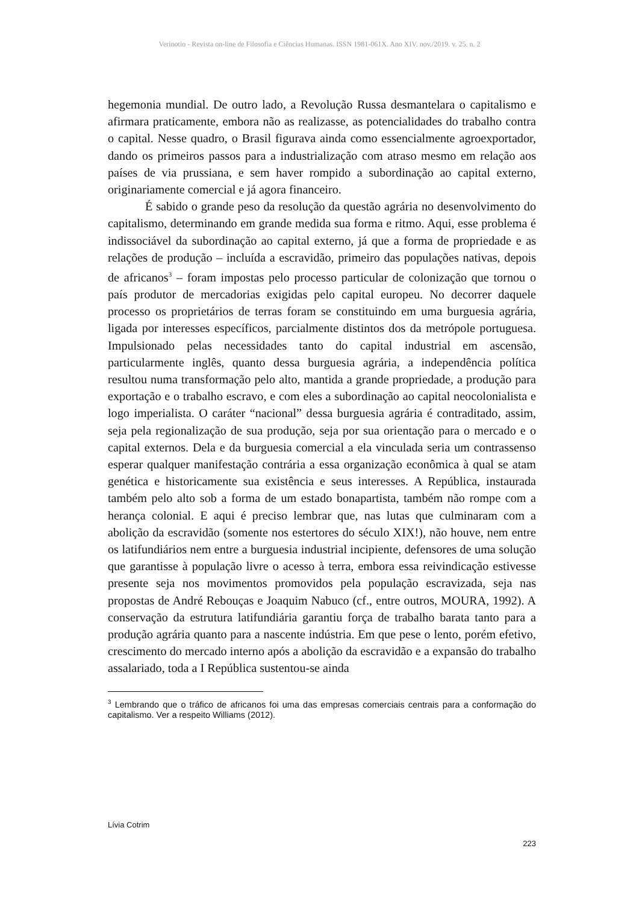Verinotio - Revista on-line de Filosofia e Ciências Humanas. ISSN 1981-061X. Ano XIV. nov./2019. v. 25. n. 2
hegemonia mundial. De outro lado, a Revolução Russa desmantelara o capitalismo e afirmara praticamente, embora não as realizasse, as potencialidades do trabalho contra o capital. Nesse quadro, o Brasil figurava ainda como essencialmente agroexportador, dando os primeiros passos para a industrialização com atraso mesmo em relação aos países de via prussiana, e sem haver rompido a subordinação ao capital externo, originariamente comercial e já agora financeiro.
É sabido o grande peso da resolução da questão agrária no desenvolvimento do capitalismo, determinando em grande medida sua forma e ritmo. Aqui, esse problema é indissociável da subordinação ao capital externo, já que a forma de propriedade e as relações de produção – incluída a escravidão, primeiro das populações nativas, depois de africanos<sup>3</sup> – foram impostas pelo processo particular de colonização que tornou o país produtor de mercadorias exigidas pelo capital europeu. No decorrer daquele processo os proprietários de terras foram se constituindo em uma burguesia agrária, ligada por interesses específicos, parcialmente distintos dos da metrópole portuguesa. Impulsionado pelas necessidades tanto do capital industrial em ascensão, particularmente inglês, quanto dessa burguesia agrária, a independência política resultou numa transformação pelo alto, mantida a grande propriedade, a produção para exportação e o trabalho escravo, e com eles a subordinação ao capital neocolonialista e logo imperialista. O caráter “nacional” dessa burguesia agrária é contraditado, assim, seja pela regionalização de sua produção, seja por sua orientação para o mercado e o capital externos. Dela e da burguesia comercial a ela vinculada seria um contrassenso esperar qualquer manifestação contrária a essa organização econômica à qual se atam genética e historicamente sua existência e seus interesses. A República, instaurada também pelo alto sob a forma de um estado bonapartista, também não rompe com a herança colonial. E aqui é preciso lembrar que, nas lutas que culminaram com a abolição da escravidão (somente nos estertores do século XIX!), não houve, nem entre os latifundiários nem entre a burguesia industrial incipiente, defensores de uma solução que garantisse à população livre o acesso à terra, embora essa reivindicação estivesse presente seja nos movimentos promovidos pela população escravizada, seja nas propostas de André Rebouças e Joaquim Nabuco (cf., entre outros, MOURA, 1992). A conservação da estrutura latifundiária garantiu força de trabalho barata tanto para a produção agrária quanto para a nascente indústria. Em que pese o lento, porém efetivo, crescimento do mercado interno após a abolição da escravidão e a expansão do trabalho assalariado, toda a I República sustentou-se ainda
<sup>3</sup> Lembrando que o tráfico de africanos foi uma das empresas comerciais centrais para a conformação do capitalismo. Ver a respeito Williams (2012).
Lívia Cotrim
223